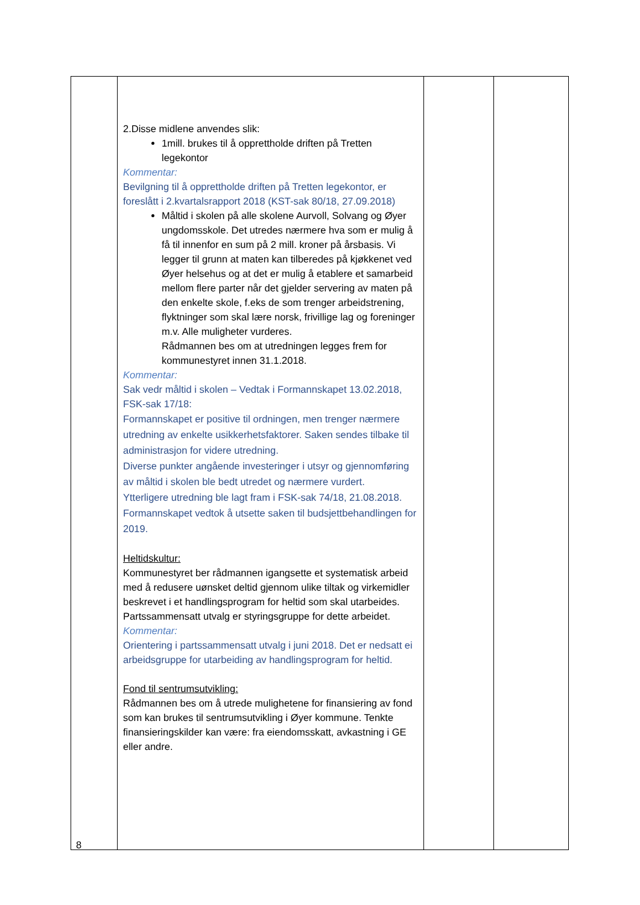| | 2.Disse midlene anvendes slik: 1mill. brukes til å opprettholde driften på Tretten legekontor Kommentar: Bevilgning til å opprettholde driften på Tretten legekontor, er foreslått i 2.kvartalsrapport 2018 (KST-sak 80/18, 27.09.2018) Måltid i skolen på alle skolene Aurvoll, Solvang og Øyer ungdomsskole. Det utredes nærmere hva som er mulig å få til innenfor en sum på 2 mill. kroner på årsbasis. Vi legger til grunn at maten kan tilberedes på kjøkkenet ved Øyer helsehus og at det er mulig å etablere et samarbeid mellom flere parter når det gjelder servering av maten på den enkelte skole, f.eks de som trenger arbeidstrening, flyktninger som skal lære norsk, frivillige lag og foreninger m.v. Alle muligheter vurderes. Rådmannen bes om at utredningen legges frem for kommunestyret innen 31.1.2018. Kommentar: Sak vedr måltid i skolen – Vedtak i Formannskapet 13.02.2018, FSK-sak 17/18: Formannskapet er positive til ordningen, men trenger nærmere utredning av enkelte usikkerhetsfaktorer. Saken sendes tilbake til administrasjon for videre utredning. Diverse punkter angående investeringer i utsyr og gjennomføring av måltid i skolen ble bedt utredet og nærmere vurdert. Ytterligere utredning ble lagt fram i FSK-sak 74/18, 21.08.2018. Formannskapet vedtok å utsette saken til budsjettbehandlingen for 2019. Heltidskultur: Kommunestyret ber rådmannen igangsette et systematisk arbeid med å redusere uønsket deltid gjennom ulike tiltak og virkemidler beskrevet i et handlingsprogram for heltid som skal utarbeides. Partssammensatt utvalg er styringsgruppe for dette arbeidet. Kommentar: Orientering i partssammensatt utvalg i juni 2018. Det er nedsatt ei arbeidsgruppe for utarbeiding av handlingsprogram for heltid. Fond til sentrumsutvikling: Rådmannen bes om å utrede mulighetene for finansiering av fond som kan brukes til sentrumsutvikling i Øyer kommune. Tenkte finansieringskilder kan være: fra eiendomsskatt, avkastning i GE eller andre. | | |
8